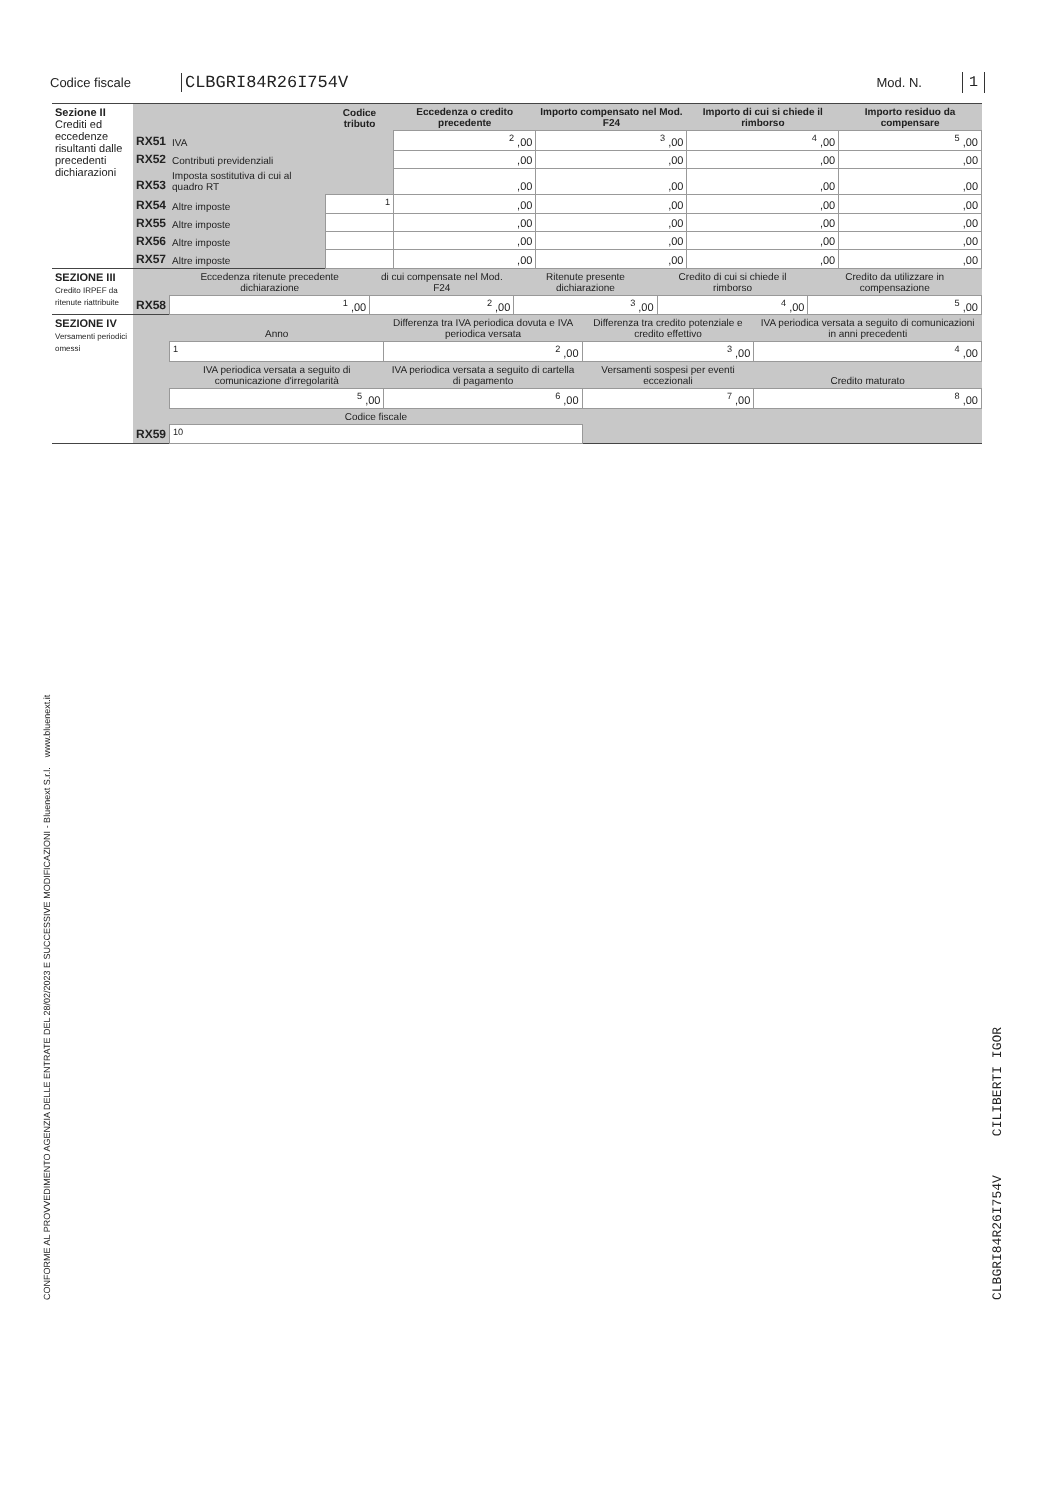Codice fiscale CLBGRI84R26I754V Mod. N. 1
| Sezione II Crediti ed eccedenze risultanti dalle precedenti dichiarazioni | | | Codice tributo | Eccedenza o credito precedente | Importo compensato nel Mod. F24 | Importo di cui si chiede il rimborso | Importo residuo da compensare |
| | RX51 | IVA | | <sup>2</sup> ,00 | <sup>3</sup> ,00 | <sup>4</sup> ,00 | <sup>5</sup> ,00 |
| | RX52 | Contributi previdenziali | | ,00 | ,00 | ,00 | ,00 |
| | RX53 | Imposta sostitutiva di cui al quadro RT | | ,00 | ,00 | ,00 | ,00 |
| | RX54 | Altre imposte | <sup>1</sup> | ,00 | ,00 | ,00 | ,00 |
| | RX55 | Altre imposte | | ,00 | ,00 | ,00 | ,00 |
| | RX56 | Altre imposte | | ,00 | ,00 | ,00 | ,00 |
| | RX57 | Altre imposte | | ,00 | ,00 | ,00 | ,00 |
| SEZIONE III Credito IRPEF da ritenute riattribuite | RX58 | Eccedenza ritenute precedente dichiarazione | di cui compensate nel Mod. F24 | Ritenute presente dichiarazione | Credito di cui si chiede il rimborso | Credito da utilizzare in compensazione |
| | | <sup>1</sup> ,00 | <sup>2</sup> ,00 | <sup>3</sup> ,00 | <sup>4</sup> ,00 | <sup>5</sup> ,00 |
| SEZIONE IV Versamenti periodici omessi | RX59 | Anno | Differenza tra IVA periodica dovuta e IVA periodica versata | Differenza tra credito potenziale e credito effettivo | IVA periodica versata a seguito di comunicazioni in anni precedenti |
| | | <sup>1</sup> | <sup>2</sup> ,00 | <sup>3</sup> ,00 | <sup>4</sup> ,00 |
| | | IVA periodica versata a seguito di comunicazione d'irregolarità | IVA periodica versata a seguito di cartella di pagamento | Versamenti sospesi per eventi eccezionali | Credito maturato |
| | | <sup>5</sup> ,00 | <sup>6</sup> ,00 | <sup>7</sup> ,00 | <sup>8</sup> ,00 |
| | | Codice fiscale | | | |
| | | <sup>10</sup> | | | |
CONFORME AL PROVVEDIMENTO AGENZIA DELLE ENTRATE DEL 28/02/2023 E SUCCESSIVE MODIFICAZIONI - Bluenext S.r.l. www.bluenext.it CLBGRI84R26I754V CILIBERTI IGOR